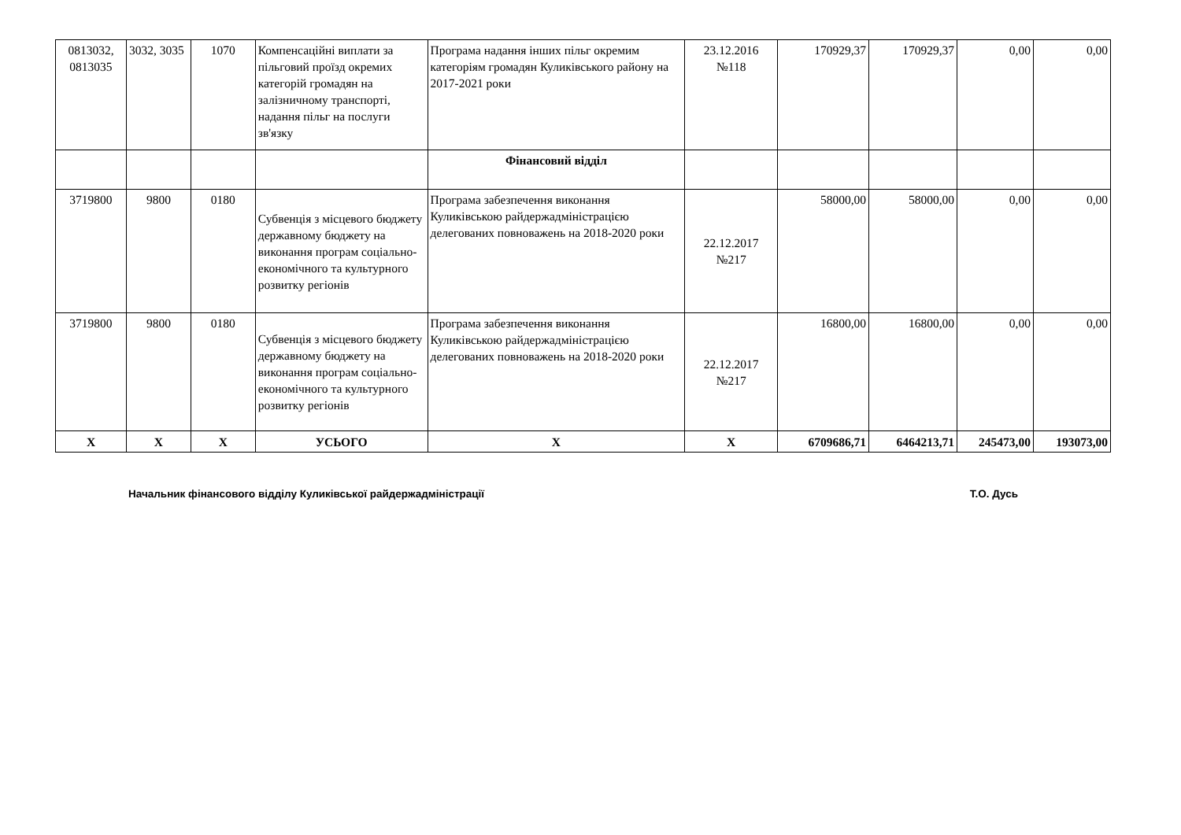| 0813032, 0813035 | 3032, 3035 | 1070 | Компенсаційні виплати за пільговий проїзд окремих категорій громадян на залізничному транспорті, надання пільг на послуги зв'язку | Програма надання інших пільг окремим категоріям громадян Куликівського району на 2017-2021 роки | 23.12.2016 №118 | 170929,37 | 170929,37 | 0,00 | 0,00 |
| | | | | Фінансовий відділ | | | | | |
| 3719800 | 9800 | 0180 | Субвенція з місцевого бюджету державному бюджету на виконання програм соціально-економічного та культурного розвитку регіонів | Програма забезпечення виконання Куликівською райдержадміністрацією делегованих повноважень на 2018-2020 роки | 22.12.2017 №217 | 58000,00 | 58000,00 | 0,00 | 0,00 |
| 3719800 | 9800 | 0180 | Субвенція з місцевого бюджету державному бюджету на виконання програм соціально-економічного та культурного розвитку регіонів | Програма забезпечення виконання Куликівською райдержадміністрацією делегованих повноважень на 2018-2020 роки | 22.12.2017 №217 | 16800,00 | 16800,00 | 0,00 | 0,00 |
| Х | Х | Х | УСЬОГО | Х | Х | 6709686,71 | 6464213,71 | 245473,00 | 193073,00 |
Начальник фінансового відділу Куликівської райдержадміністрації Т.О. Дусь